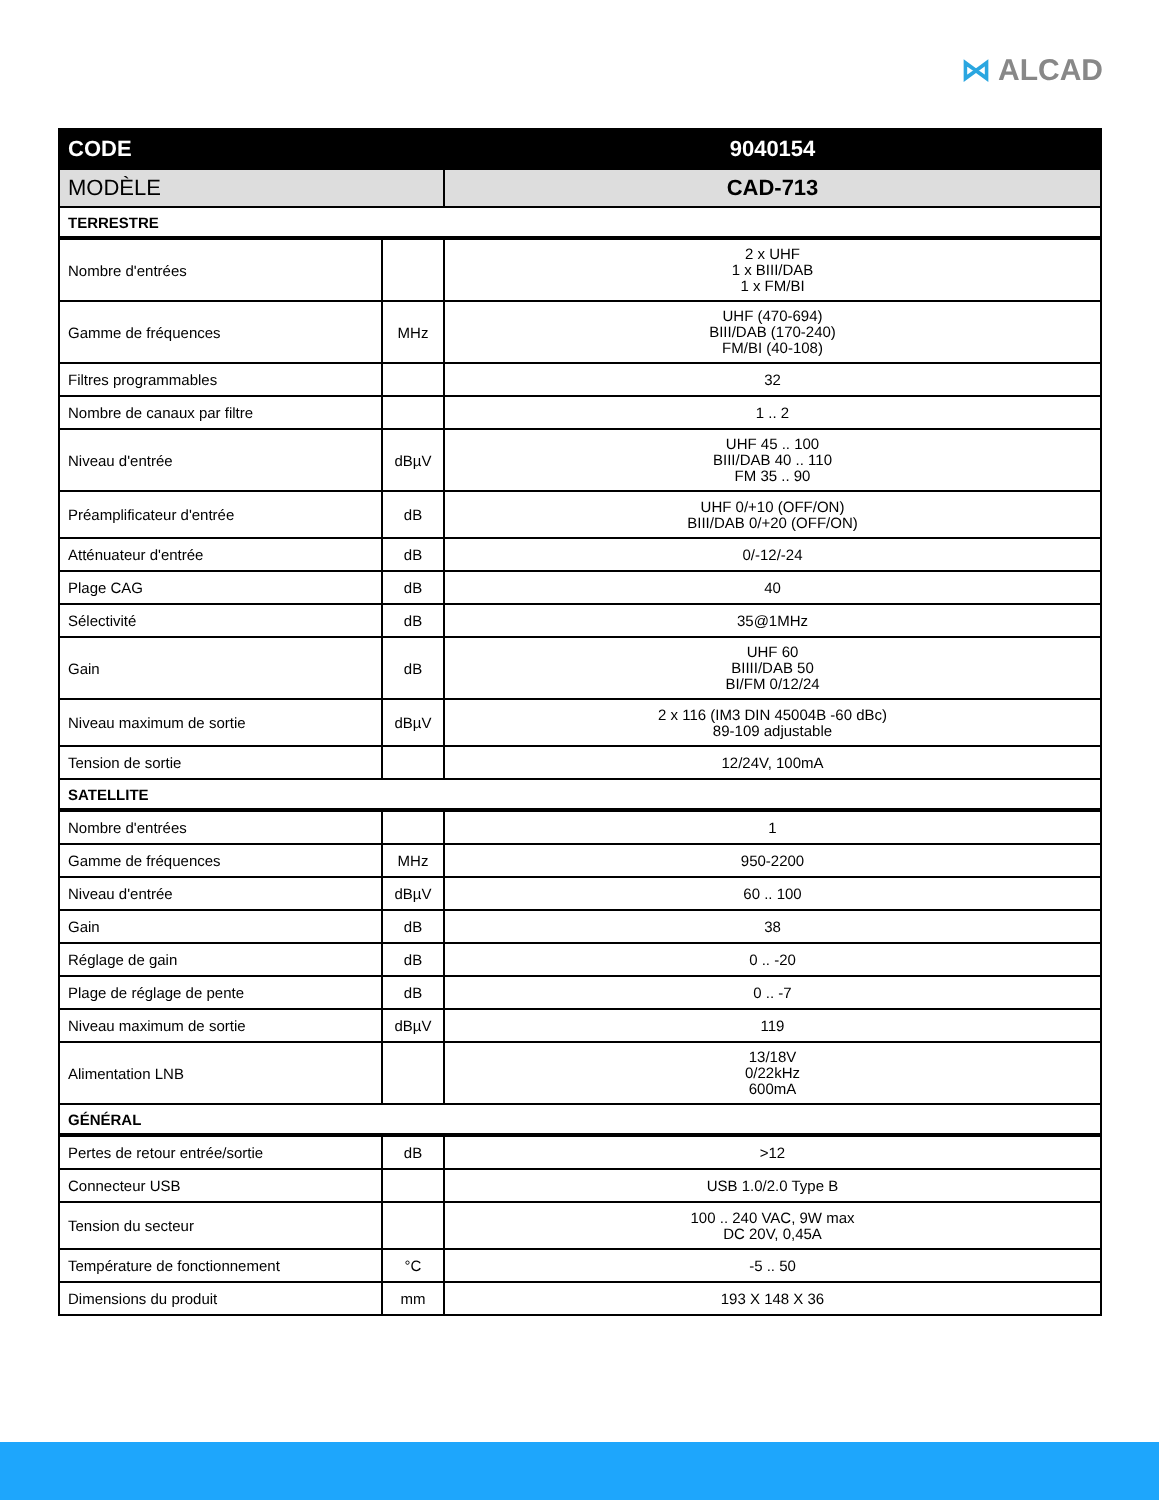⋈ ALCAD
| CODE | | 9040154 |
| --- | --- | --- |
| MODÈLE | | CAD-713 |
| TERRESTRE | | |
| Nombre d'entrées | | 2 x UHF 1 x BIII/DAB 1 x FM/BI |
| Gamme de fréquences | MHz | UHF (470-694) BIII/DAB (170-240) FM/BI (40-108) |
| Filtres programmables | | 32 |
| Nombre de canaux par filtre | | 1 .. 2 |
| Niveau d'entrée | dBµV | UHF 45 .. 100 BIII/DAB 40 .. 110 FM 35 .. 90 |
| Préamplificateur d'entrée | dB | UHF 0/+10 (OFF/ON) BIII/DAB 0/+20 (OFF/ON) |
| Atténuateur d'entrée | dB | 0/-12/-24 |
| Plage CAG | dB | 40 |
| Sélectivité | dB | 35@1MHz |
| Gain | dB | UHF 60 BIIII/DAB 50 BI/FM 0/12/24 |
| Niveau maximum de sortie | dBµV | 2 x 116 (IM3 DIN 45004B -60 dBc) 89-109 adjustable |
| Tension de sortie | | 12/24V, 100mA |
| SATELLITE | | |
| Nombre d'entrées | | 1 |
| Gamme de fréquences | MHz | 950-2200 |
| Niveau d'entrée | dBµV | 60 .. 100 |
| Gain | dB | 38 |
| Réglage de gain | dB | 0 .. -20 |
| Plage de réglage de pente | dB | 0 .. -7 |
| Niveau maximum de sortie | dBµV | 119 |
| Alimentation LNB | | 13/18V 0/22kHz 600mA |
| GÉNÉRAL | | |
| Pertes de retour entrée/sortie | dB | >12 |
| Connecteur USB | | USB 1.0/2.0 Type B |
| Tension du secteur | | 100 .. 240 VAC, 9W max DC 20V, 0,45A |
| Température de fonctionnement | °C | -5 .. 50 |
| Dimensions du produit | mm | 193 X 148 X 36 |